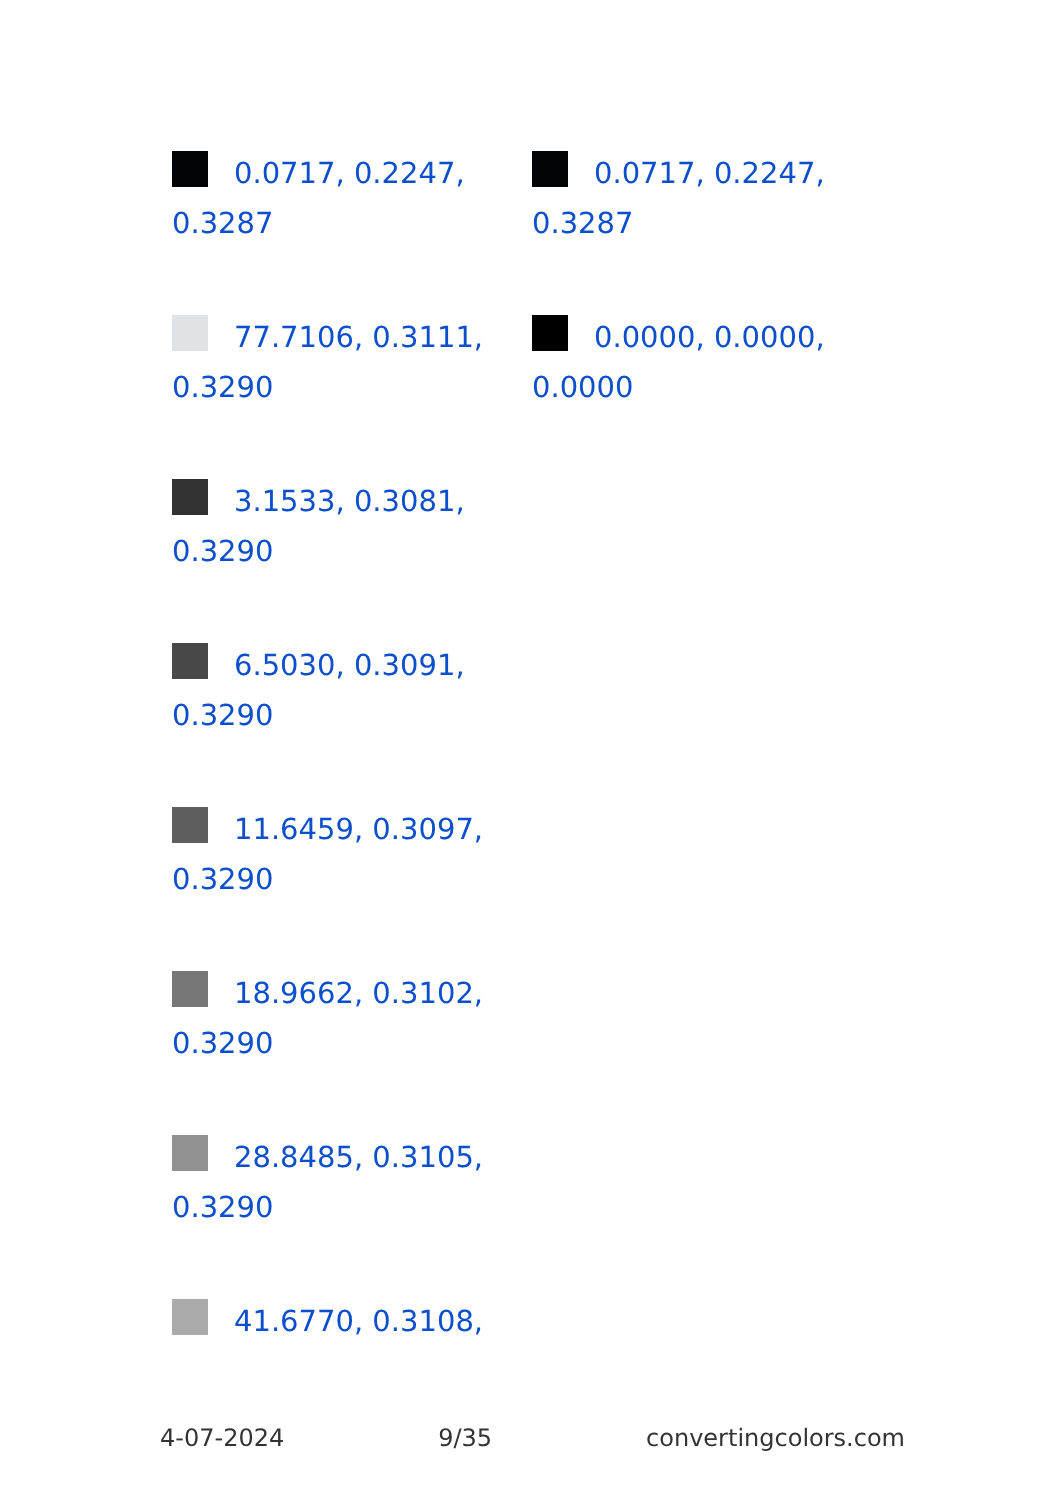0.0717, 0.2247, 0.3287 0.0717, 0.2247, 0.3287
77.7106, 0.3111, 0.3290
0.0000, 0.0000, 0.0000
3.1533, 0.3081, 0.3290
6.5030, 0.3091, 0.3290
11.6459, 0.3097, 0.3290
18.9662, 0.3102, 0.3290
28.8485, 0.3105, 0.3290
41.6770, 0.3108,
4-07-2024 9/35 convertingcolors.com